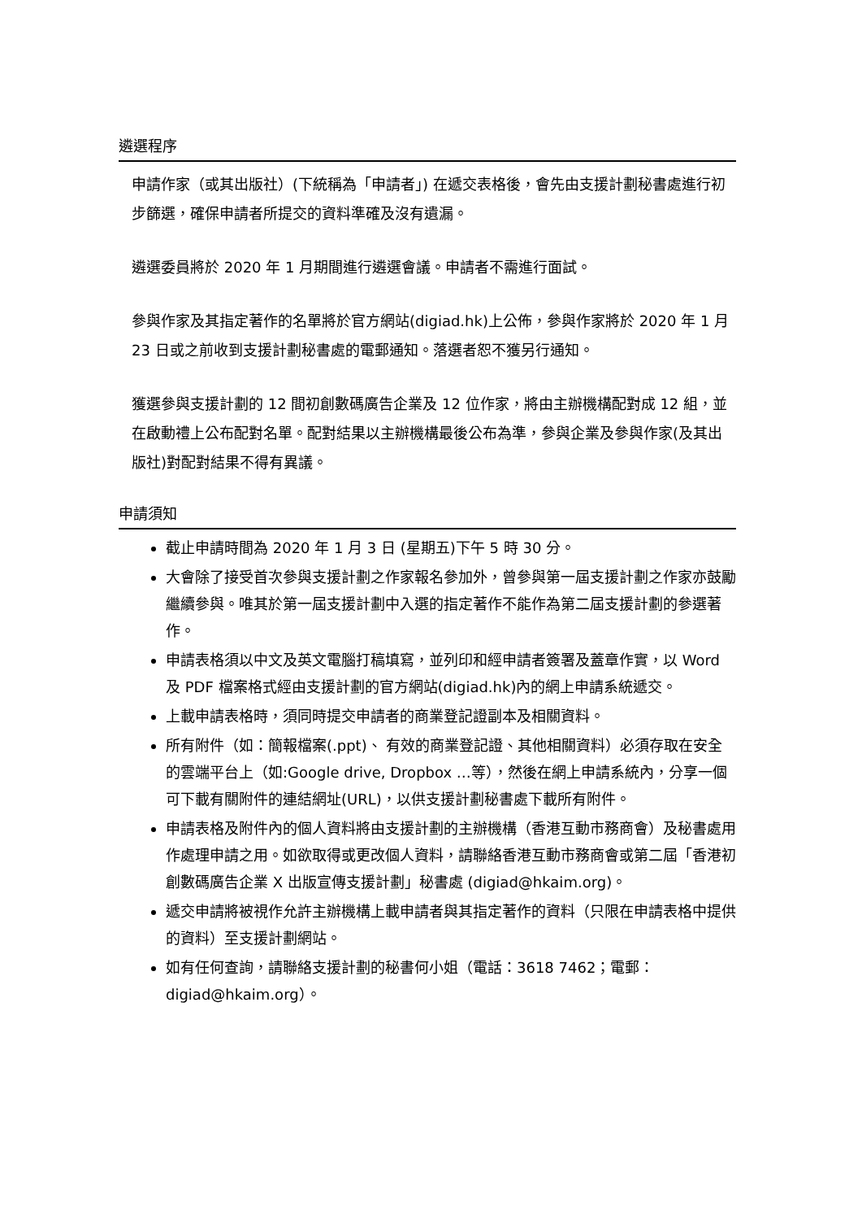遴選程序
申請作家（或其出版社）(下統稱為「申請者」) 在遞交表格後，會先由支援計劃秘書處進行初步篩選，確保申請者所提交的資料準確及沒有遺漏。
遴選委員將於 2020 年 1 月期間進行遴選會議。申請者不需進行面試。
參與作家及其指定著作的名單將於官方網站(digiad.hk)上公佈，參與作家將於 2020 年 1 月 23 日或之前收到支援計劃秘書處的電郵通知。落選者恕不獲另行通知。
獲選參與支援計劃的 12 間初創數碼廣告企業及 12 位作家，將由主辦機構配對成 12 組，並在啟動禮上公布配對名單。配對結果以主辦機構最後公布為準，參與企業及參與作家(及其出版社)對配對結果不得有異議。
申請須知
截止申請時間為 2020 年 1 月 3 日 (星期五)下午 5 時 30 分。
大會除了接受首次參與支援計劃之作家報名參加外，曾參與第一屆支援計劃之作家亦鼓勵繼續參與。唯其於第一屆支援計劃中入選的指定著作不能作為第二屆支援計劃的參選著作。
申請表格須以中文及英文電腦打稿填寫，並列印和經申請者簽署及蓋章作實，以 Word 及 PDF 檔案格式經由支援計劃的官方網站(digiad.hk)內的網上申請系統遞交。
上載申請表格時，須同時提交申請者的商業登記證副本及相關資料。
所有附件（如：簡報檔案(.ppt)、 有效的商業登記證、其他相關資料）必須存取在安全的雲端平台上（如:Google drive, Dropbox …等），然後在網上申請系統內，分享一個可下載有關附件的連結網址(URL)，以供支援計劃秘書處下載所有附件。
申請表格及附件內的個人資料將由支援計劃的主辦機構（香港互動市務商會）及秘書處用作處理申請之用。如欲取得或更改個人資料，請聯絡香港互動市務商會或第二屆「香港初創數碼廣告企業 X 出版宣傳支援計劃」秘書處 (digiad@hkaim.org)。
遞交申請將被視作允許主辦機構上載申請者與其指定著作的資料（只限在申請表格中提供的資料）至支援計劃網站。
如有任何查詢，請聯絡支援計劃的秘書何小姐（電話：3618 7462；電郵：digiad@hkaim.org）。